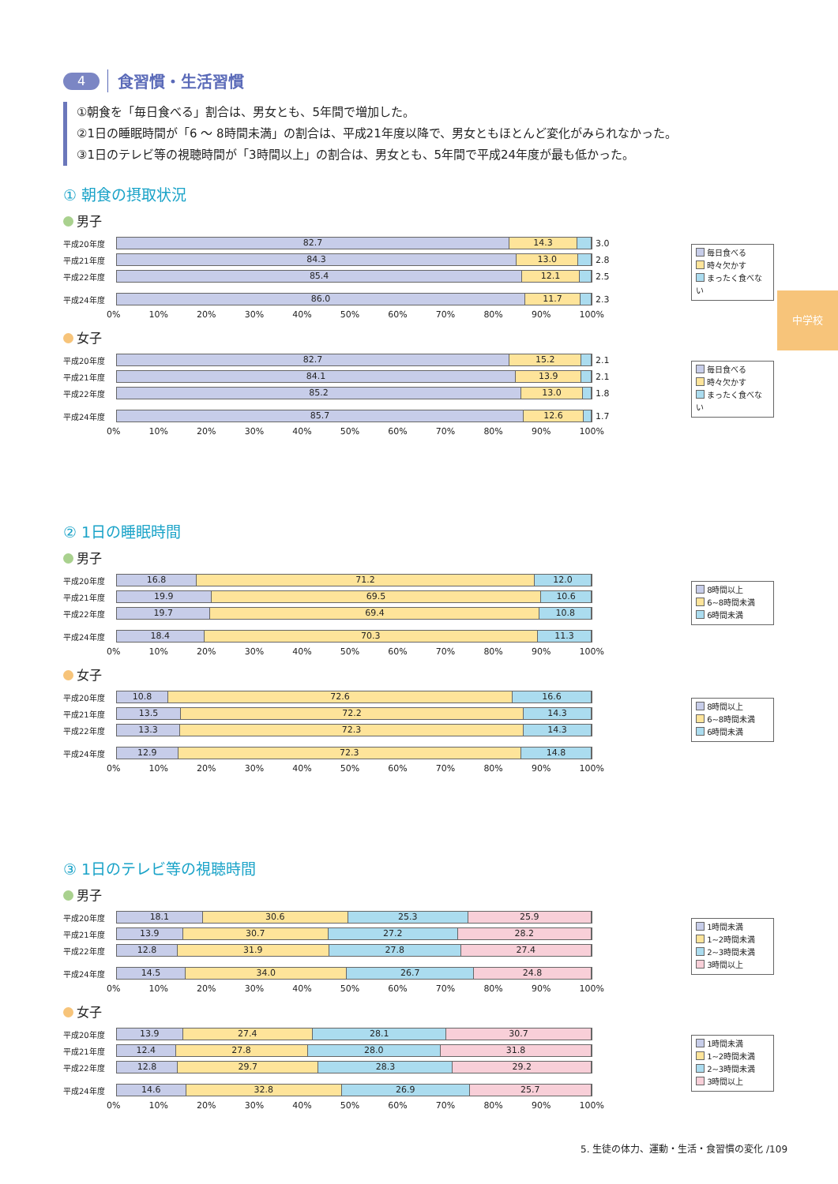中学校
4 食習慣・生活習慣
①朝食を「毎日食べる」割合は、男女とも、5年間で増加した。
②1日の睡眠時間が「6 ～ 8時間未満」の割合は、平成21年度以降で、男女ともほとんど変化がみられなかった。
③1日のテレビ等の視聴時間が「3時間以上」の割合は、男女とも、5年間で平成24年度が最も低かった。
① 朝食の摂取状況
男子
平成20年度
82.7 14.3
3.0
平成21年度
84.3 13.0
2.8
平成22年度
85.4 12.1
2.5
平成24年度
86.0 11.7
2.3
0% 10% 20% 30% 40% 50% 60% 70% 80% 90% 100%
毎日食べる
時々欠かす
まったく食べない
女子
平成20年度
82.7 15.2
2.1
平成21年度
84.1 13.9
2.1
平成22年度
85.2 13.0
1.8
平成24年度
85.7 12.6
1.7
0% 10% 20% 30% 40% 50% 60% 70% 80% 90% 100%
毎日食べる
時々欠かす
まったく食べない
② 1日の睡眠時間
男子
平成20年度
16.8 71.2 12.0
平成21年度
19.9 69.5 10.6
平成22年度
19.7 69.4 10.8
平成24年度
18.4 70.3 11.3
0% 10% 20% 30% 40% 50% 60% 70% 80% 90% 100%
8時間以上
6~8時間未満
6時間未満
女子
平成20年度
10.8 72.6 16.6
平成21年度
13.5 72.2 14.3
平成22年度
13.3 72.3 14.3
平成24年度
12.9 72.3 14.8
0% 10% 20% 30% 40% 50% 60% 70% 80% 90% 100%
8時間以上
6~8時間未満
6時間未満
③ 1日のテレビ等の視聴時間
男子
平成20年度
18.1 30.6 25.3 25.9
平成21年度
13.9 30.7 27.2 28.2
平成22年度
12.8 31.9 27.8 27.4
平成24年度
14.5 34.0 26.7 24.8
0% 10% 20% 30% 40% 50% 60% 70% 80% 90% 100%
1時間未満
1~2時間未満
2~3時間未満
3時間以上
女子
平成20年度
13.9 27.4 28.1 30.7
平成21年度
12.4 27.8 28.0 31.8
平成22年度
12.8 29.7 28.3 29.2
平成24年度
14.6 32.8 26.9 25.7
0% 10% 20% 30% 40% 50% 60% 70% 80% 90% 100%
1時間未満
1~2時間未満
2~3時間未満
3時間以上
5. 生徒の体力、運動・生活・食習慣の変化 /109